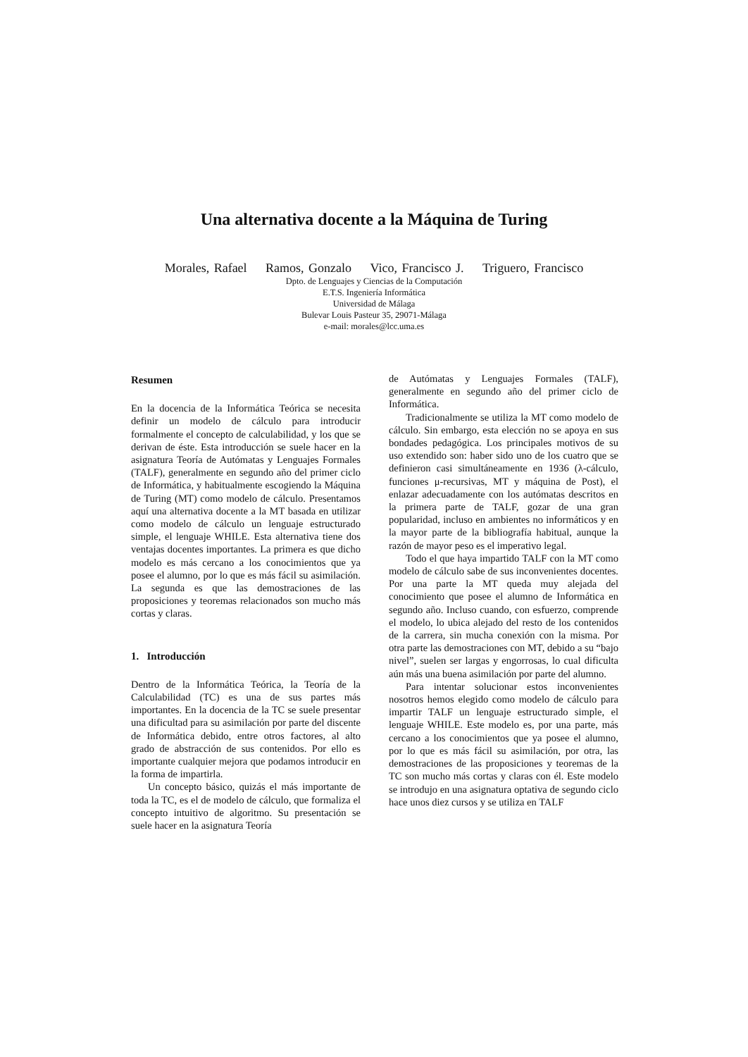Una alternativa docente a la Máquina de Turing
Morales, Rafael Ramos, Gonzalo Vico, Francisco J. Triguero, Francisco
Dpto. de Lenguajes y Ciencias de la Computación
E.T.S. Ingeniería Informática
Universidad de Málaga
Bulevar Louis Pasteur 35, 29071-Málaga
e-mail: morales@lcc.uma.es
Resumen
En la docencia de la Informática Teórica se necesita definir un modelo de cálculo para introducir formalmente el concepto de calculabilidad, y los que se derivan de éste. Esta introducción se suele hacer en la asignatura Teoría de Autómatas y Lenguajes Formales (TALF), generalmente en segundo año del primer ciclo de Informática, y habitualmente escogiendo la Máquina de Turing (MT) como modelo de cálculo. Presentamos aquí una alternativa docente a la MT basada en utilizar como modelo de cálculo un lenguaje estructurado simple, el lenguaje WHILE. Esta alternativa tiene dos ventajas docentes importantes. La primera es que dicho modelo es más cercano a los conocimientos que ya posee el alumno, por lo que es más fácil su asimilación. La segunda es que las demostraciones de las proposiciones y teoremas relacionados son mucho más cortas y claras.
1. Introducción
Dentro de la Informática Teórica, la Teoría de la Calculabilidad (TC) es una de sus partes más importantes. En la docencia de la TC se suele presentar una dificultad para su asimilación por parte del discente de Informática debido, entre otros factores, al alto grado de abstracción de sus contenidos. Por ello es importante cualquier mejora que podamos introducir en la forma de impartirla.
Un concepto básico, quizás el más importante de toda la TC, es el de modelo de cálculo, que formaliza el concepto intuitivo de algoritmo. Su presentación se suele hacer en la asignatura Teoría
de Autómatas y Lenguajes Formales (TALF), generalmente en segundo año del primer ciclo de Informática.
Tradicionalmente se utiliza la MT como modelo de cálculo. Sin embargo, esta elección no se apoya en sus bondades pedagógica. Los principales motivos de su uso extendido son: haber sido uno de los cuatro que se definieron casi simultáneamente en 1936 (λ-cálculo, funciones μ-recursivas, MT y máquina de Post), el enlazar adecuadamente con los autómatas descritos en la primera parte de TALF, gozar de una gran popularidad, incluso en ambientes no informáticos y en la mayor parte de la bibliografía habitual, aunque la razón de mayor peso es el imperativo legal.
Todo el que haya impartido TALF con la MT como modelo de cálculo sabe de sus inconvenientes docentes. Por una parte la MT queda muy alejada del conocimiento que posee el alumno de Informática en segundo año. Incluso cuando, con esfuerzo, comprende el modelo, lo ubica alejado del resto de los contenidos de la carrera, sin mucha conexión con la misma. Por otra parte las demostraciones con MT, debido a su “bajo nivel”, suelen ser largas y engorrosas, lo cual dificulta aún más una buena asimilación por parte del alumno.
Para intentar solucionar estos inconvenientes nosotros hemos elegido como modelo de cálculo para impartir TALF un lenguaje estructurado simple, el lenguaje WHILE. Este modelo es, por una parte, más cercano a los conocimientos que ya posee el alumno, por lo que es más fácil su asimilación, por otra, las demostraciones de las proposiciones y teoremas de la TC son mucho más cortas y claras con él. Este modelo se introdujo en una asignatura optativa de segundo ciclo hace unos diez cursos y se utiliza en TALF